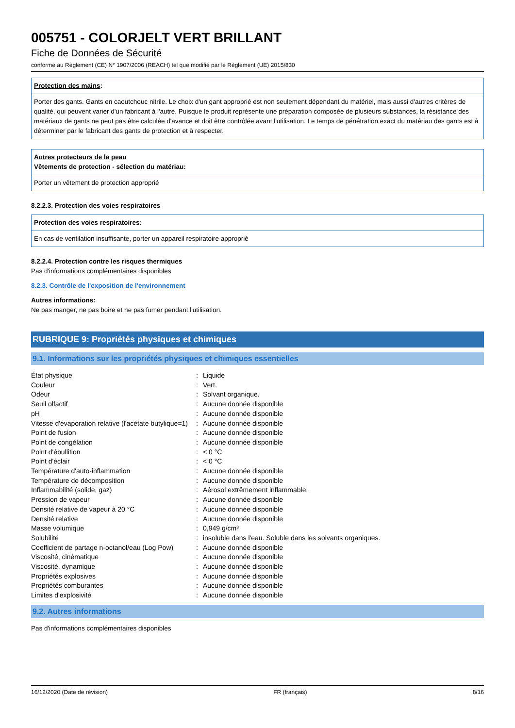005751 - COLORJELT VERT BRILLANT
Fiche de Données de Sécurité
conforme au Règlement (CE) N° 1907/2006 (REACH) tel que modifié par le Règlement (UE) 2015/830
Protection des mains:
Porter des gants. Gants en caoutchouc nitrile. Le choix d'un gant approprié est non seulement dépendant du matériel, mais aussi d'autres critères de qualité, qui peuvent varier d'un fabricant à l'autre. Puisque le produit représente une préparation composée de plusieurs substances, la résistance des matériaux de gants ne peut pas être calculée d'avance et doit être contrôlée avant l'utilisation. Le temps de pénétration exact du matériau des gants est à déterminer par le fabricant des gants de protection et à respecter.
Autres protecteurs de la peau
Vêtements de protection - sélection du matériau:
Porter un vêtement de protection approprié
8.2.2.3. Protection des voies respiratoires
Protection des voies respiratoires:
En cas de ventilation insuffisante, porter un appareil respiratoire approprié
8.2.2.4. Protection contre les risques thermiques
Pas d'informations complémentaires disponibles
8.2.3. Contrôle de l'exposition de l'environnement
Autres informations:
Ne pas manger, ne pas boire et ne pas fumer pendant l'utilisation.
RUBRIQUE 9: Propriétés physiques et chimiques
9.1. Informations sur les propriétés physiques et chimiques essentielles
| État physique | : | Liquide |
| Couleur | : | Vert. |
| Odeur | : | Solvant organique. |
| Seuil olfactif | : | Aucune donnée disponible |
| pH | : | Aucune donnée disponible |
| Vitesse d'évaporation relative (l'acétate butylique=1) | : | Aucune donnée disponible |
| Point de fusion | : | Aucune donnée disponible |
| Point de congélation | : | Aucune donnée disponible |
| Point d'ébullition | : | < 0 °C |
| Point d'éclair | : | < 0 °C |
| Température d'auto-inflammation | : | Aucune donnée disponible |
| Température de décomposition | : | Aucune donnée disponible |
| Inflammabilité (solide, gaz) | : | Aérosol extrêmement inflammable. |
| Pression de vapeur | : | Aucune donnée disponible |
| Densité relative de vapeur à 20 °C | : | Aucune donnée disponible |
| Densité relative | : | Aucune donnée disponible |
| Masse volumique | : | 0,949 g/cm³ |
| Solubilité | : | insoluble dans l'eau. Soluble dans les solvants organiques. |
| Coefficient de partage n-octanol/eau (Log Pow) | : | Aucune donnée disponible |
| Viscosité, cinématique | : | Aucune donnée disponible |
| Viscosité, dynamique | : | Aucune donnée disponible |
| Propriétés explosives | : | Aucune donnée disponible |
| Propriétés comburantes | : | Aucune donnée disponible |
| Limites d'explosivité | : | Aucune donnée disponible |
9.2. Autres informations
Pas d'informations complémentaires disponibles
16/12/2020 (Date de révision) FR (français) 8/16